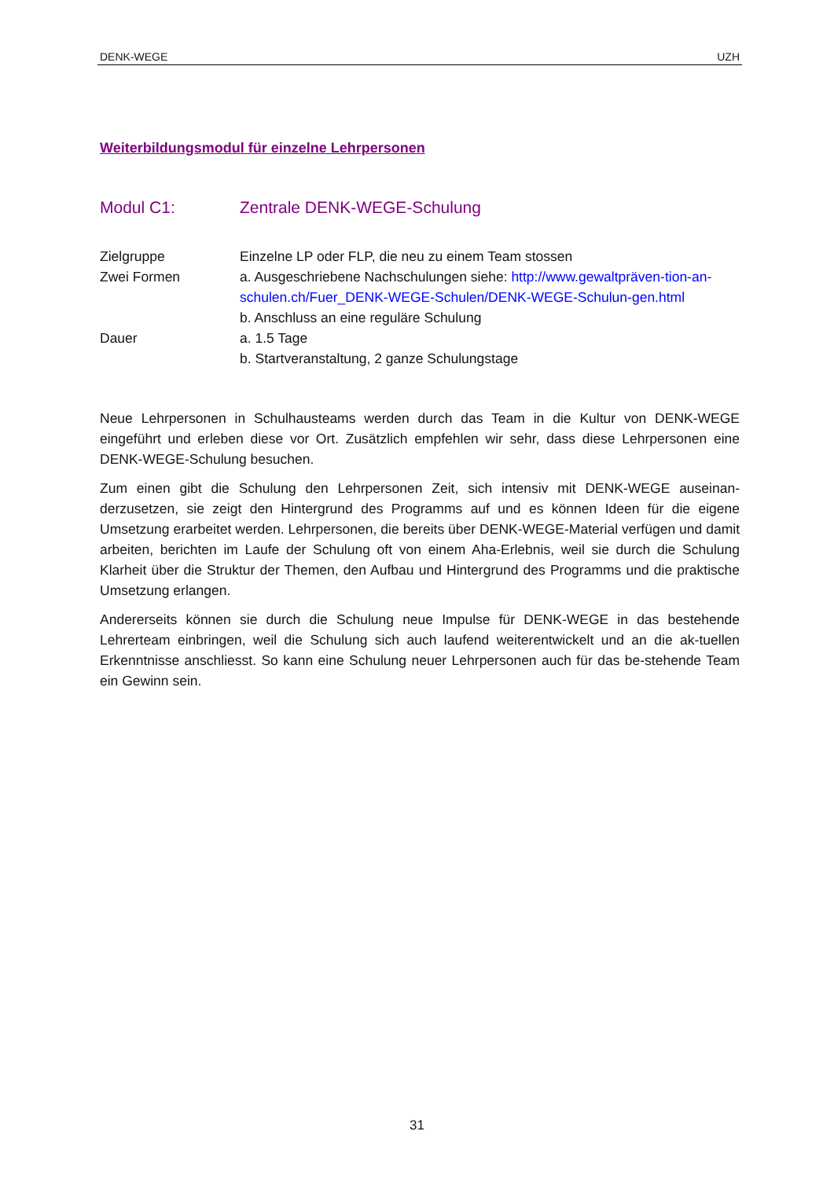DENK-WEGE UZH
Weiterbildungsmodul für einzelne Lehrpersonen
Modul C1: Zentrale DENK-WEGE-Schulung
Zielgruppe Einzelne LP oder FLP, die neu zu einem Team stossen
Zwei Formen a. Ausgeschriebene Nachschulungen siehe: http://www.gewaltpräven-tion-an-schulen.ch/Fuer_DENK-WEGE-Schulen/DENK-WEGE-Schulun-gen.html
b. Anschluss an eine reguläre Schulung
Dauer a. 1.5 Tage
b. Startveranstaltung, 2 ganze Schulungstage
Neue Lehrpersonen in Schulhausteams werden durch das Team in die Kultur von DENK-WEGE eingeführt und erleben diese vor Ort. Zusätzlich empfehlen wir sehr, dass diese Lehrpersonen eine DENK-WEGE-Schulung besuchen.
Zum einen gibt die Schulung den Lehrpersonen Zeit, sich intensiv mit DENK-WEGE auseinan-derzusetzen, sie zeigt den Hintergrund des Programms auf und es können Ideen für die eigene Umsetzung erarbeitet werden. Lehrpersonen, die bereits über DENK-WEGE-Material verfügen und damit arbeiten, berichten im Laufe der Schulung oft von einem Aha-Erlebnis, weil sie durch die Schulung Klarheit über die Struktur der Themen, den Aufbau und Hintergrund des Programms und die praktische Umsetzung erlangen.
Andererseits können sie durch die Schulung neue Impulse für DENK-WEGE in das bestehende Lehrerteam einbringen, weil die Schulung sich auch laufend weiterentwickelt und an die ak-tuellen Erkenntnisse anschliesst. So kann eine Schulung neuer Lehrpersonen auch für das be-stehende Team ein Gewinn sein.
31